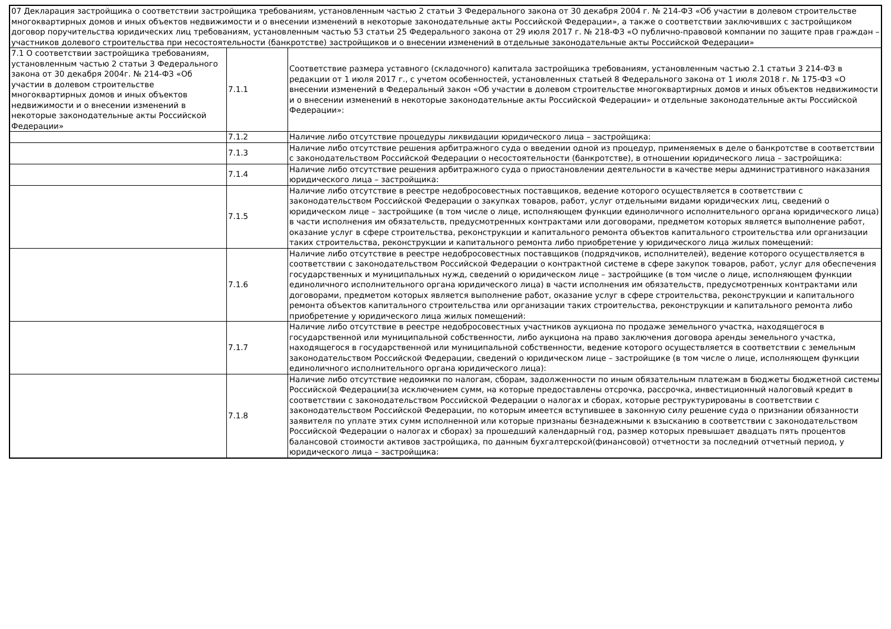| 07 Декларация застройщика о соответствии застройщика требованиям, установленным частью 2 статьи 3 Федерального закона от 30 декабря 2004 г. № 214-ФЗ «Об участии в долевом строительстве многоквартирных домов и иных объектов недвижимости и о внесении изменений в некоторые законодательные акты Российской Федерации», а также о соответствии заключивших с застройщиком договор поручительства юридических лиц требованиям, установленным частью 53 статьи 25 Федерального закона от 29 июля 2017 г. № 218-ФЗ «О публично-правовой компании по защите прав граждан – участников долевого строительства при несостоятельности (банкротстве) застройщиков и о внесении изменений в отдельные законодательные акты Российской Федерации» | | |
| 7.1 О соответствии застройщика требованиям, установленным частью 2 статьи 3 Федерального закона от 30 декабря 2004г. № 214-ФЗ «Об участии в долевом строительстве многоквартирных домов и иных объектов недвижимости и о внесении изменений в некоторые законодательные акты Российской Федерации» | 7.1.1 | Соответствие размера уставного (складочного) капитала застройщика требованиям, установленным частью 2.1 статьи 3 214-ФЗ в редакции от 1 июля 2017 г., с учетом особенностей, установленных статьей 8 Федерального закона от 1 июля 2018 г. № 175-ФЗ «О внесении изменений в Федеральный закон «Об участии в долевом строительстве многоквартирных домов и иных объектов недвижимости и о внесении изменений в некоторые законодательные акты Российской Федерации» и отдельные законодательные акты Российской Федерации»: |
| | 7.1.2 | Наличие либо отсутствие процедуры ликвидации юридического лица – застройщика: |
| | 7.1.3 | Наличие либо отсутствие решения арбитражного суда о введении одной из процедур, применяемых в деле о банкротстве в соответствии с законодательством Российской Федерации о несостоятельности (банкротстве), в отношении юридического лица – застройщика: |
| | 7.1.4 | Наличие либо отсутствие решения арбитражного суда о приостановлении деятельности в качестве меры административного наказания юридического лица – застройщика: |
| | 7.1.5 | Наличие либо отсутствие в реестре недобросовестных поставщиков, ведение которого осуществляется в соответствии с законодательством Российской Федерации о закупках товаров, работ, услуг отдельными видами юридических лиц, сведений о юридическом лице – застройщике (в том числе о лице, исполняющем функции единоличного исполнительного органа юридического лица) в части исполнения им обязательств, предусмотренных контрактами или договорами, предметом которых является выполнение работ, оказание услуг в сфере строительства, реконструкции и капитального ремонта объектов капитального строительства или организации таких строительства, реконструкции и капитального ремонта либо приобретение у юридического лица жилых помещений: |
| | 7.1.6 | Наличие либо отсутствие в реестре недобросовестных поставщиков (подрядчиков, исполнителей), ведение которого осуществляется в соответствии с законодательством Российской Федерации о контрактной системе в сфере закупок товаров, работ, услуг для обеспечения государственных и муниципальных нужд, сведений о юридическом лице – застройщике (в том числе о лице, исполняющем функции единоличного исполнительного органа юридического лица) в части исполнения им обязательств, предусмотренных контрактами или договорами, предметом которых является выполнение работ, оказание услуг в сфере строительства, реконструкции и капитального ремонта объектов капитального строительства или организации таких строительства, реконструкции и капитального ремонта либо приобретение у юридического лица жилых помещений: |
| | 7.1.7 | Наличие либо отсутствие в реестре недобросовестных участников аукциона по продаже земельного участка, находящегося в государственной или муниципальной собственности, либо аукциона на право заключения договора аренды земельного участка, находящегося в государственной или муниципальной собственности, ведение которого осуществляется в соответствии с земельным законодательством Российской Федерации, сведений о юридическом лице – застройщике (в том числе о лице, исполняющем функции единоличного исполнительного органа юридического лица): |
| | 7.1.8 | Наличие либо отсутствие недоимки по налогам, сборам, задолженности по иным обязательным платежам в бюджеты бюджетной системы Российской Федерации(за исключением сумм, на которые предоставлены отсрочка, рассрочка, инвестиционный налоговый кредит в соответствии с законодательством Российской Федерации о налогах и сборах, которые реструктурированы в соответствии с законодательством Российской Федерации, по которым имеется вступившее в законную силу решение суда о признании обязанности заявителя по уплате этих сумм исполненной или которые признаны безнадежными к взысканию в соответствии с законодательством Российской Федерации о налогах и сборах) за прошедший календарный год, размер которых превышает двадцать пять процентов балансовой стоимости активов застройщика, по данным бухгалтерской(финансовой) отчетности за последний отчетный период, у юридического лица – застройщика: |